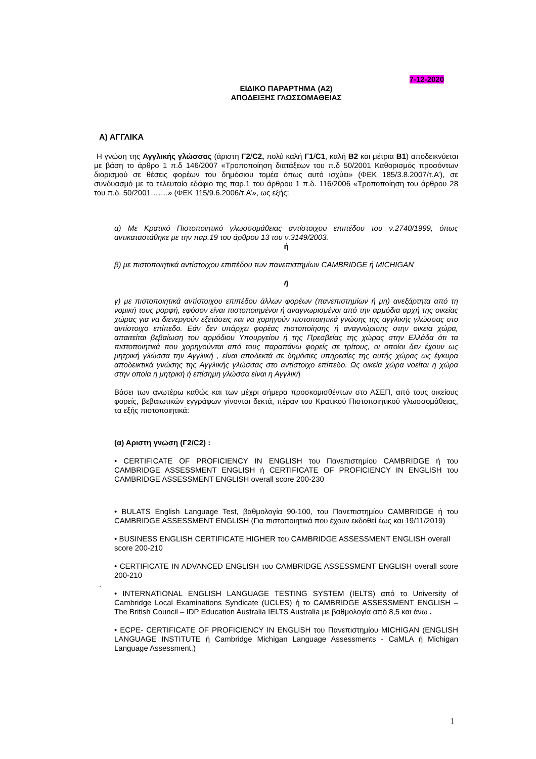7-12-2020
ΕΙΔΙΚΟ ΠΑΡΑΡΤΗΜΑ (Α2)
ΑΠΟΔΕΙΞΗΣ ΓΛΩΣΣΟΜΑΘΕΙΑΣ
Α) ΑΓΓΛΙΚΑ
Η γνώση της Αγγλικής γλώσσας (άριστη Γ2/C2, πολύ καλή Γ1/C1, καλή Β2 και μέτρια Β1) αποδεικνύεται με βάση το άρθρο 1 π.δ 146/2007 «Τροποποίηση διατάξεων του π.δ 50/2001 Καθορισμός προσόντων διορισμού σε θέσεις φορέων του δημόσιου τομέα όπως αυτό ισχύει» (ΦΕΚ 185/3.8.2007/τ.Α’), σε συνδυασμό με το τελευταίο εδάφιο της παρ.1 του άρθρου 1 π.δ. 116/2006 «Τροποποίηση του άρθρου 28 του π.δ. 50/2001…….» (ΦΕΚ 115/9.6.2006/τ.Α’», ως εξής:
α) Με Κρατικό Πιστοποιητικό γλωσσομάθειας αντίστοιχου επιπέδου του ν.2740/1999, όπως αντικαταστάθηκε με την παρ.19 του άρθρου 13 του ν.3149/2003.
ή
β) με πιστοποιητικά αντίστοιχου επιπέδου των πανεπιστημίων CAMBRIDGE ή MICHIGAN
ή
γ) με πιστοποιητικά αντίστοιχου επιπέδου άλλων φορέων (πανεπιστημίων ή μη) ανεξάρτητα από τη νομική τους μορφή, εφόσον είναι πιστοποιημένοι ή αναγνωρισμένοι από την αρμόδια αρχή της οικείας χώρας για να διενεργούν εξετάσεις και να χορηγούν πιστοποιητικά γνώσης της αγγλικής γλώσσας στο αντίστοιχο επίπεδο. Εάν δεν υπάρχει φορέας πιστοποίησης ή αναγνώρισης στην οικεία χώρα, απαιτείται βεβαίωση του αρμόδιου Υπουργείου ή της Πρεσβείας της χώρας στην Ελλάδα ότι τα πιστοποιητικά που χορηγούνται από τους παραπάνω φορείς σε τρίτους, οι οποίοι δεν έχουν ως μητρική γλώσσα την Αγγλική , είναι αποδεκτά σε δημόσιες υπηρεσίες της αυτής χώρας ως έγκυρα αποδεικτικά γνώσης της Αγγλικής γλώσσας στο αντίστοιχο επίπεδο. Ως οικεία χώρα νοείται η χώρα στην οποία η μητρική ή επίσημη γλώσσα είναι η Αγγλική
Βάσει των ανωτέρω καθώς και των μέχρι σήμερα προσκομισθέντων στο ΑΣΕΠ, από τους οικείους φορείς, βεβαιωτικών εγγράφων γίνονται δεκτά, πέραν του Κρατικού Πιστοποιητικού γλωσσομάθειας, τα εξής πιστοποιητικά:
(α) Αριστη γνώση (Γ2/C2) :
• CERTIFICATE OF PROFICIENCY IN ENGLISH του Πανεπιστημίου CAMBRIDGE ή του CAMBRIDGE ASSESSMENT ENGLISH ή CERTIFICATE OF PROFICIENCY IN ENGLISH του CAMBRIDGE ASSESSMENT ENGLISH overall score 200-230
• BULATS English Language Test, βαθμολογία 90-100, του Πανεπιστημίου CAMBRIDGE ή του CAMBRIDGE ASSESSMENT ENGLISH (Για πιστοποιητικά που έχουν εκδοθεί έως και 19/11/2019)
• BUSINESS ENGLISH CERTIFICATE HIGHER του CAMBRIDGE ASSESSMENT ENGLISH overall score 200-210
• CERTIFICATE IN ADVANCED ENGLISH του CAMBRIDGE ASSESSMENT ENGLISH overall score 200-210
.
• INTERNATIONAL ENGLISH LANGUAGE TESTING SYSTEM (IELTS) από το University of Cambridge Local Examinations Syndicate (UCLES) ή το CAMBRIDGE ASSESSMENT ENGLISH – The British Council – IDP Education Australia IELTS Australia με βαθμολογία από 8,5 και άνω .
• ECPE- CERTIFICATE OF PROFICIENCY IN ENGLISH του Πανεπιστημίου MICHIGAN (ENGLISH LANGUAGE INSTITUTE ή Cambridge Michigan Language Assessments - CaMLA ή Michigan Language Assessment.)
1